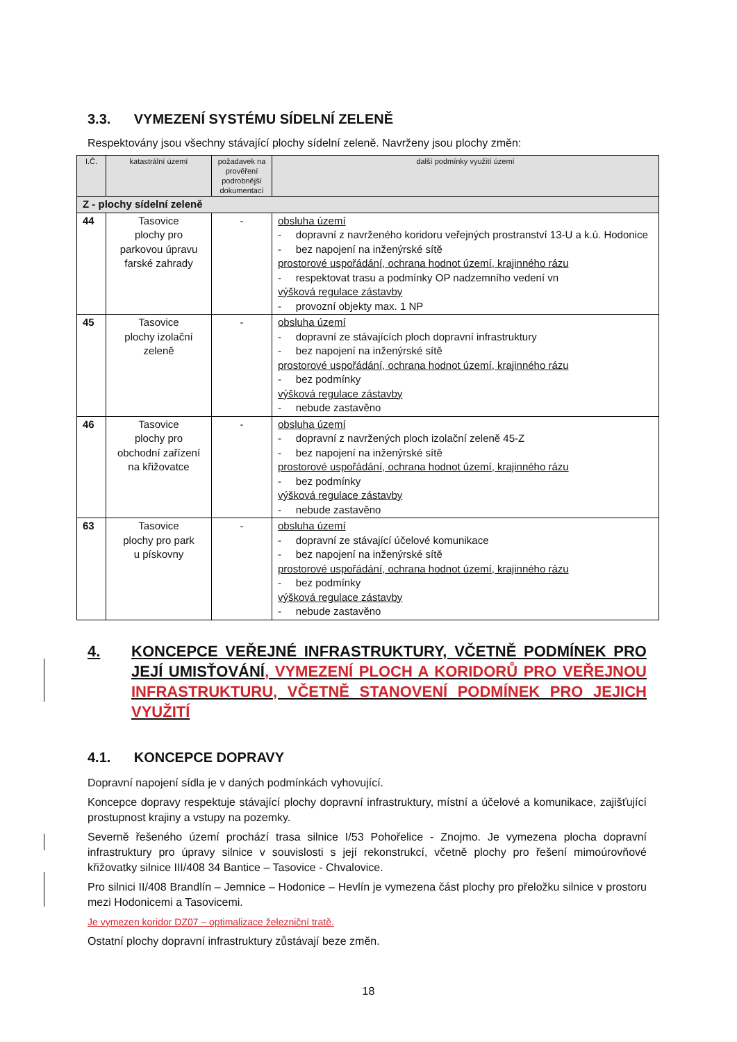3.3. VYMEZENÍ SYSTÉMU SÍDELNÍ ZELENĚ
Respektovány jsou všechny stávající plochy sídelní zeleně. Navrženy jsou plochy změn:
| I.Č. | katastrální území | požadavek na prověření podrobnější dokumentací | další podmínky využití území |
| --- | --- | --- | --- |
| Z - plochy sídelní zeleně | | | |
| 44 | Tasovice plochy pro parkovou úpravu farské zahrady | - | obsluha území - dopravní z navrženého koridoru veřejných prostranství 13-U a k.ú. Hodonice - bez napojení na inženýrské sítě prostorové uspořádání, ochrana hodnot území, krajinného rázu - respektovat trasu a podmínky OP nadzemního vedení vn výšková regulace zástavby - provozní objekty max. 1 NP |
| 45 | Tasovice plochy izolační zeleně | - | obsluha území - dopravní ze stávajících ploch dopravní infrastruktury - bez napojení na inženýrské sítě prostorové uspořádání, ochrana hodnot území, krajinného rázu - bez podmínky výšková regulace zástavby - nebude zastavěno |
| 46 | Tasovice plochy pro obchodní zařízení na křižovatce | - | obsluha území - dopravní z navržených ploch izolační zeleně 45-Z - bez napojení na inženýrské sítě prostorové uspořádání, ochrana hodnot území, krajinného rázu - bez podmínky výšková regulace zástavby - nebude zastavěno |
| 63 | Tasovice plochy pro park u pískovny | - | obsluha území - dopravní ze stávající účelové komunikace - bez napojení na inženýrské sítě prostorové uspořádání, ochrana hodnot území, krajinného rázu - bez podmínky výšková regulace zástavby - nebude zastavěno |
4. KONCEPCE VEŘEJNÉ INFRASTRUKTURY, VČETNĚ PODMÍNEK PRO JEJÍ UMISŤOVÁNÍ, VYMEZENÍ PLOCH A KORIDORŮ PRO VEŘEJNOU INFRASTRUKTURU, VČETNĚ STANOVENÍ PODMÍNEK PRO JEJICH VYUŽITÍ
4.1. KONCEPCE DOPRAVY
Dopravní napojení sídla je v daných podmínkách vyhovující.
Koncepce dopravy respektuje stávající plochy dopravní infrastruktury, místní a účelové a komunikace, zajišťující prostupnost krajiny a vstupy na pozemky.
Severně řešeného území prochází trasa silnice I/53 Pohořelice - Znojmo. Je vymezena plocha dopravní infrastruktury pro úpravy silnice v souvislosti s její rekonstrukcí, včetně plochy pro řešení mimoúrovňové křižovatky silnice III/408 34 Bantice – Tasovice - Chvalovice.
Pro silnici II/408 Brandlín – Jemnice – Hodonice – Hevlín je vymezena část plochy pro přeložku silnice v prostoru mezi Hodonicemi a Tasovicemi.
Je vymezen koridor DZ07 – optimalizace železniční tratě.
Ostatní plochy dopravní infrastruktury zůstávají beze změn.
18